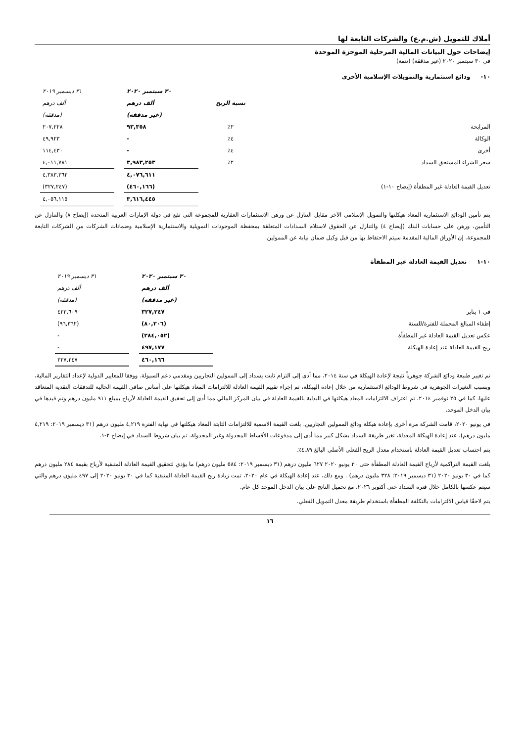أملاك للتمويل (ش.م.ع) والشركات التابعة لها
إيضاحات حول البيانات المالية المرحلية الموجزة الموحدة
في ٣٠ سبتمبر ٢٠٢٠ (غير مدققة) (تتمة)
١٠- ودائع استثمارية والتمويلات الإسلامية الأخرى
| | | ٣٠ سبتمبر ٢٠٢٠ | | ٣١ ديسمبر ٢٠١٩ |
| --- | --- | --- | --- | --- |
| | نسبة الربح | ألف درهم | | ألف درهم |
| | | (غير مدققة) | | (مدققة) |
| المرابحة | ٢٪ | ٩٣,٣٥٨ | | ٢٠٧,٢٢٨ |
| الوكالة | ٤٪ | - | | ٤٩,٩٢٣ |
| أخرى | ٤٪ | - | | ١١٤,٤٣٠ |
| سعر الشراء المستحق السداد | ٢٪ | ٣,٩٨٣,٢٥٣ | | ٤,٠١١,٧٨١ |
| | | ٤,٠٧٦,٦١١ | | ٤,٣٨٣,٣٦٢ |
| تعديل القيمة العادلة غير المطفأة (إيضاح ١٠-١) | | (٤٦٠,١٦٦) | | (٣٢٧,٢٤٧) |
| | | ٣,٦١٦,٤٤٥ | | ٤,٠٥٦,١١٥ |
يتم تأمين الودائع الاستثمارية المعاد هيكلتها والتمويل الإسلامي الآخر مقابل التنازل عن ورهن الاستثمارات العقارية للمجموعة التي تقع في دولة الإمارات العربية المتحدة (إيضاح ٨) والتنازل عن التأمين، ورهن على حسابات البنك (إيضاح ٤) والتنازل عن الحقوق لاستلام السدادات المتعلقة بمحفظة الموجودات التمويلية والاستثمارية الإسلامية وضمانات الشركات من الشركات التابعة للمجموعة. إن الأوراق المالية المقدمة سيتم الاحتفاظ بها من قبل وكيل ضمان نيابة عن الممولين.
١٠-١ تعديل القيمة العادلة غير المطفأة
| | ٣٠ سبتمبر ٢٠٢٠ | | ٣١ ديسمبر ٢٠١٩ |
| --- | --- | --- | --- |
| | ألف درهم | | ألف درهم |
| | (غير مدققة) | | (مدققة) |
| في ١ يناير | ٣٢٧,٢٤٧ | | ٤٢٣,٦٠٩ |
| إطفاء المبالغ المحملة للفترة/للسنة | (٨٠,٢٠٦) | | (٩٦,٣٦٢) |
| عكس تعديل القيمة العادلة غير المطفأة | (٢٨٤,٠٥٢) | | - |
| ربح القيمة العادلة عند إعادة الهيكلة | ٤٩٧,١٧٧ | | - |
| | ٤٦٠,١٦٦ | | ٣٢٧,٢٤٧ |
تم تغيير طبيعة ودائع الشركة جوهرياً نتيجة لإعادة الهيكلة في سنة ٢٠١٤، مما أدى إلى التزام ثابت يسداد إلى الممولين التجاريين ومقدمي دعم السيولة. ووفقا للمعايير الدولية لإعداد التقارير المالية، وبسبب التغيرات الجوهرية في شروط الودائع الاستثمارية من خلال إعادة الهيكلة، تم إجراء تقييم القيمة العادلة للالتزامات المعاد هيكلتها على أساس صافي القيمة الحالية للتدفقات النقدية المتعاقد عليها. كما في ٢٥ نوفمبر ٢٠١٤، تم اعتراف الالتزامات المعاد هيكلتها في البداية بالقيمة العادلة في بيان المركز المالي مما أدى إلى تحقيق القيمة العادلة لأرباح بمبلغ ٩١١ مليون درهم وتم قيدها في بيان الدخل الموحد.
في يونيو ٢٠٢٠، قامت الشركة مرة أخرى بإعادة هيكلة ودائع الممولين التجاريين. بلغت القيمة الاسمية للالتزامات الثابتة المعاد هيكلتها في نهاية الفترة ٤,٢١٩ مليون درهم (٣١ ديسمبر ٢٠١٩: ٤,٢١٩ مليون درهم). عند إعادة الهيكلة المعدلة، تغير طريقة السداد بشكل كبير مما أدى إلى مدفوعات الأقساط المجدولة وغير المجدولة. تم بيان شروط السداد في إيضاح ٢-١.
يتم احتساب تعديل القيمة العادلة باستخدام معدل الربح الفعلي الأصلي البالغ ٤,٨٩٪.
بلغت القيمة التراكمية لأرباح القيمة العادلة المطفأة حتى ٣٠ يونيو ٢٠٢٠ ٦٢٧ مليون درهم (٣١ ديسمبر ٢٠١٩: ٥٨٤ مليون درهم) ما يؤدي لتحقيق القيمة العادلة المتبقية لأرباح بقيمة ٢٨٤ مليون درهم كما في ٣٠ يونيو ٢٠٢٠ (٣١ ديسمبر ٢٠١٩: ٣٢٨ مليون درهم) . ومع ذلك، عند إعادة الهيكلة في عام ٢٠٢٠، تمت زيادة ربح القيمة العادلة المتبقية كما في ٣٠ يونيو ٢٠٢٠ إلى ٤٩٧ مليون درهم والتي سيتم عكسها بالكامل خلال فترة السداد حتى أكتوبر ٢٠٢٦، مع تحميل الناتج على بيان الدخل الموحد كل عام.
يتم لاحقًا قياس الالتزامات بالتكلفة المطفأة باستخدام طريقة معدل التمويل الفعلي.
١٦